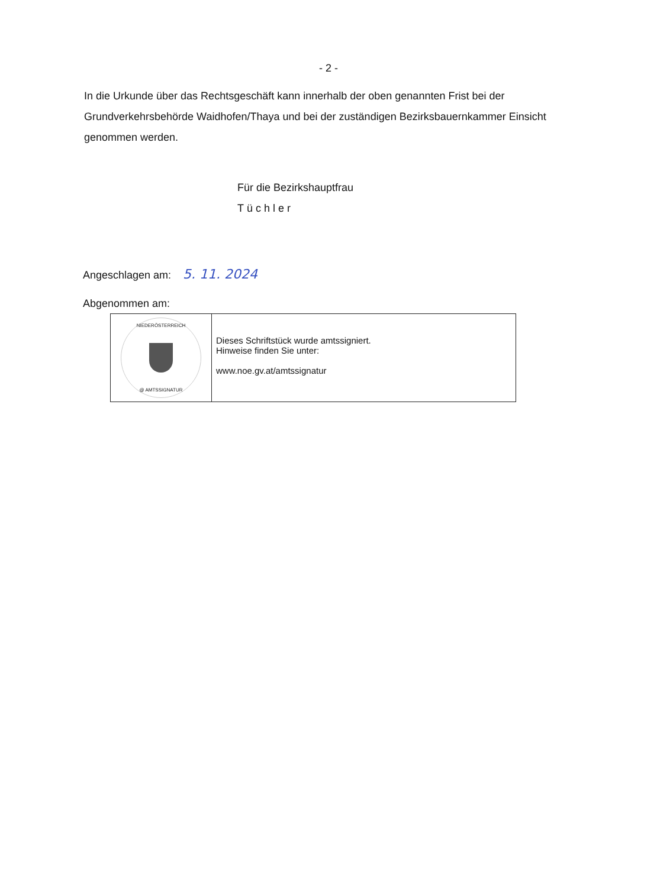- 2 -
In die Urkunde über das Rechtsgeschäft kann innerhalb der oben genannten Frist bei der Grundverkehrsbehörde Waidhofen/Thaya und bei der zuständigen Bezirksbauernkammer Einsicht genommen werden.
Für die Bezirkshauptfrau
Tüchler
Angeschlagen am: 5. 11. 2024
Abgenommen am:
NIEDERÖSTERREICH
@ AMTSSIGNATUR
Dieses Schriftstück wurde amtssigniert.
Hinweise finden Sie unter:
www.noe.gv.at/amtssignatur